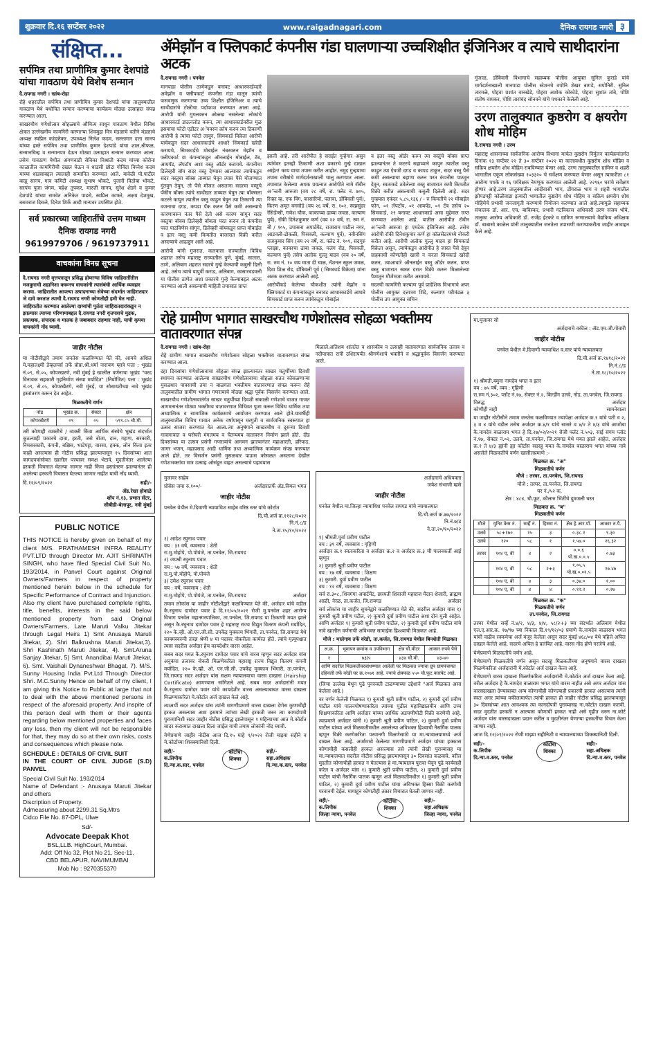शुक्रवार दि.१६ सप्टेंबर २०२२ www.raigadnagari.com दैनिक रायगड नगरी ३
संक्षिप्त...
सर्पमित्र तथा प्राणीमित्र कुमार देशपांडे यांचा गावठाण येथे विशेष सन्मान
दै.रायगड नगरी । खांब-रोहा
रोहे शहरातील सर्पमित्र तथा प्राणीमित्र कुमार देशपांडे यांचा तालुक्यातील गावठाण येथे यथोचित सन्मान करण्याचा कार्यक्रम मोठ्या उत्साहात संपन्न करण्यात आला.
साखरचौथ गणेशोत्सव सोहळ्याचे औचित्य साधुन गावठाण येथील विविध क्षेत्रात उल्लेखनीय कामगिरी करणाऱ्या शिवमुद्रा मित्र मंडळाचे वतीने मंडळाचे अध्यक्ष स्वप्निल कांदळेकर, उपाध्यक्ष निलेश कदम, सल्लागार दत्ता सानप यांच्या हस्ते सर्पमित्र तथा प्राणीमित्र कुमार देशपांडे यांचा शाल,श्रीफळ, सन्मानचिन्ह व सन्मानपत्र देऊन मोठ्या उत्साहात सन्मान करण्यात आला. तसेच गावठाण येथील अंगणवाडी सेविका विश्रांती कदम यांच्या कोरोना काळातील कामगिरीची दखल घेऊन व धाडसी छोटा गोविंदा विघ्नेश कदम याच्या धाडसाबद्दल त्यालाही सन्मानित करण्यात आले. यावेळी पो.पाटील बाळू सानप, गाव कमिटी अध्यक्ष सुभाष भोकटे, पुजारी विठोबा भोकटे, सरपंच पूजा जंगम, महेश तुपकर, मारुती सानप, सुरेश शेडगे व कुमार देशपांडे यांच्या समवेत अनिकेत पाडसे, स्वप्निल काफरे, अक्षय देशमुख, बसवराज दिसले, दिनेश शिर्के आदी मान्यवर उपस्थित होते.
सर्व प्रकारच्या जाहिरातींचे उत्तम माध्यम
दैनिक रायगड नगरी
9619979706 / 9619737911
वाचकांना विनम्र सूचना
दै.रायगड नगरी वृत्तपत्रातून प्रसिद्ध होणाऱ्या विविध जाहिरातींतील मजकुराची शहानिशा करूनच वाचकांनी त्यासंबंधी आर्थिक व्यवहार करावा. जाहिरातीत आपल्या उत्पादनाच्या सेवेच्या संदर्भात जाहिरातदार जे दावे करतात त्याची दै.रायगड नगरी कोणतीही हमी घेत नाही. जाहिरातीत करण्यात आलेल्या दाव्यांची पुर्तता जाहिरातदारांकडून न झाल्यास त्याच्या परिणामाबद्दल दै.रायगड नगरी वृत्तपत्राचे मुद्रक, प्रकाशक, संपादक व मालक हे जबाबदार राहणार नाही, याची कृपया वाचकांनी नोंद घ्यावी.
जाहीर नोटीस
या नोटीसीद्वारे तमाम जनतेस कळविण्यात येते की, आमचे अशिल मे.महालक्ष्मी डेव्हलपर्स तर्फे प्रोप्रा.श्री.धर्मा नारायण म्हात्रे पत्ता : भूखंड नं.०९, से.०५, कोपरखरणे, नवी मुंबई हे खालील वर्णनाचा भूखंड "वरद विनायक सहकारी गृहनिर्माण संस्था मर्यादित" (नियोजित) पत्ता : भूखंड नं.०९, से.०५, कोपरखैरणे, नवी मुंबई, या सोसायटीच्या नावे भूखंड हस्तांतरण करून देत आहेत.
मिळकतीचे वर्णन
| नोड | भूखंड क्र. | सेक्टर | क्षेत्र |
| --- | --- | --- | --- |
| कोपरखैरणे | ०९ | ०५ | ५९९.८५ चौ.मी. |
तरी कोणाही व्यक्तीचे / व्यक्ती किंवा आर्थिक संस्थेचे भूखंड संदर्भात कुठल्याही प्रकारचे दावा, हरती, जसे बोजा, दान, गहाण, सरकारी, निमसरकारी, कंपनी, बक्षिस, भाडेपट्टा, वारसा, हक्क, लोन किंवा इतर काही असल्यास ही नोटीस प्रसिद्ध झाल्यापासून १५ दिवसांच्या आत कागदपत्रांसोबत खालील पत्त्यावर समक्ष भेटावे. मुदतीनंतर आलेल्या हरकती विचारात घेतल्या जाणार नाही किंवा हस्तांतरण झाल्यानंतर ही आलेल्या हरकती विचारात घेतल्या जाणार नाहीत याची नोंद घ्यावी.
दि.१२/०९/२०२२ सही/-
ॲड.रेखा होवाळे
शॉप नं.१३, प्रभात सेंटर,
सीबीडी-बेलापूर, नवी मुंबई
PUBLIC NOTICE
THIS NOTICE is hereby given on behalf of my client M/S. PRATHAMESH INFRA REALITY PVT.LTD through Director Mr. AJIT SHRINATH SINGH, who have filed Special Civil Suit No. 193/2014, in Panvel Court against Original Owners/Farmers in respect of property mentioned herein below in the schedule for Specific Performance of Contract and Injunction. Also my client have purchased complete rights, title, benefits, interests in the said below mentioned property from said Original Owners/Farmers, Late Maruti Valku Jitekar through Legal Heirs 1) Smt Anusaya Maruti Jitekar, 2). Shri Balkrushna Maruti Jitekar,3). Shri Kashinath Maruti Jitekar, 4). Smt.Aruna Sanjay Jitekar, 5) Smt. Anandibai Maruti Jitekar, 6). Smt. Vaishali Dynaneshwar Bhagat, 7). M/S. Sunny Housing India Pvt.Ltd Through Director Shri. M.C.Sunny Hence on behalf of my client, I am giving this Notice to Public at large that not to deal with the above mentioned persons in respect of the aforesaid property. And inspite of this person deal with them or their agents regarding below mentioned properties and faces any loss, then my client will not be responsible for that, they may do so at their own risks, costs and consequences which please note.
SCHEDULE : DETAILS OF CIVIL SUIT
IN THE COURT OF CIVIL JUDGE (S.D) PANVEL
Special Civil Suit No. 193/2014
Name of Defendant :- Anusaya Maruti Jitekar and others
Discription of Property.
Admeasuring about 2299.31 Sq.Mtrs
Cidco File No. 87-DPL, Ulwe
Sd/-
Advocate Deepak Khot
BSL,LLB. HighCourt, Mumbai.
Add: Off No 32, Plot No 21, Sec-11,
CBD BELAPUR, NAVIMUMBAI
Mob No : 9270355370
ॲमेझॉन व फ्लिपकार्ट कंपनीस गंडा घालणाऱ्या उच्चशिक्षीत इंजिनिअर व त्याचे साथीदारांना अटक
दै.रायगड नगरी । पनवेल
मानपाडा पोलीस ठाणेकडुन बनावट आधारकार्डव्दारे अमेझॉन व फ्लीपकार्ट कंपनीस गंडा घालून त्यांची फसवणुक करणाऱ्या उच्च शिक्षीत इंजिनिअर व त्याचे साथीदारांचे टोळीचा पर्दाफाश करण्यात आला आहे. आरोपी यांनी गुगलवरुन ओळख नसलेल्या लोकांचे आधारकार्ड डाऊनलोड करुन, त्या आधारकार्डवरील मुळ इसमाचा फोटो एडीटर अॅपवरुन क्रॉप करुन त्या ठिकाणी आरोपी हे त्यांचा फोटो लावुन, सिमकार्ड विक्रेता आरोपी याचेकडुन सदर आधारकार्डचे आधारे सिमकार्ड खरेदी करायचे, सिमकार्डचे मोबाईल नंबरवरुन मेझॉन व फ्लीपकार्ट या कंपन्यांकडुन ऑनलाईन मोबाईल, टॅब, आयपॅड, लॅपटॉप अशा वस्तु ऑर्डर करायचे. कंपनीचा डिलेव्हरी बॉय सदर वस्तु देण्यास आल्यावर त्याचेकडुन सदर वस्तुचा बॉक्स ताब्यात घेवुन त्यास पैसे मोजण्यात गुंतवुन ठेवुन, तो पैसे मोजत असताना सदरचा वस्तुचे पॅकींग बॉक्स त्यांचे साथीदार ताब्यात घेवुन त्या बॉक्सला कटरने कापुन त्यातील वस्तु काढुन घेवुन त्या ठिकाणी त्या वजनाचा दगड, कपडा पॅक करुन पैसे कमी असल्याचे कारणावरुन नंतर पैसे देतो असे कारण सांगुन सदर वस्तुचा बॉक्स डिलेव्हरी बॉयला परत करुन तो कंपनीस परत पाठविणेस सांगुन, डिलेव्हरी बॉयकडुन प्राप्त मोबाईल व इतर वस्तु कमी किमतीत बाजारात विक्री करीत असल्याचे आढळुन आले आहे.
आरोपी यांनी गुजरात, कलकत्ता राज्यातील विविध शहरात तसेच महाराष्ट्र राज्यातील पुणे, मुंबई, सातारा, ठाणे, अलिबाग शहरात सदरचे गुन्हे केल्याची कबुली दिली आहे. तसेच त्याचे यापुर्वी कराड, अलिबाग, कासारवडवली या पोलीस ठाणेत अशा प्रकारचे गुन्हे केल्याबद्दल अटक करण्यात आली असल्याची माहिती तपासात प्राप्त
झाली आहे. तरी आरोपीत हे सराईत गुन्हेगार असुन त्यांचेवर इतरही ठिकाणी अशा प्रकारचे गुन्हे दाखल आहेत! काय याचा तपास करीत आहोत. नमुद गुन्हयाचा तपास वरीष्ठांचे मार्गदर्शनाखाली चालु करण्यात आला. तपासात केलेल्या अथक प्रयत्नात आरोपीते नामे रॉबीन अॅन्टनी आरुजा (वय २८ वर्षे, रा. फ्लेट नं. ७०५, रिव्हर व्ह. एफ विंग, कासारियो, पलावा, डोंबिवली पुर्व), किरण अमृत बनसोडे (वय २६ वर्षे, रा. १०२, स्वप्नसुंदर रेसिडेंन्सी, गणेश चौक, काकाच्या ढाब्या जवळ, कल्याण पुर्व), रॉकी दिनेशकुमार कर्ण (वय २२ वर्षे, रा. रुम नं. बी / १०५, उपासना अपार्टमेंट, राजाराम पाटील नगर, आडवली-ढोकळी, पिसवली, कल्याण पुर्व), नवीनसिंग राजकुमार सिंग (वय २२ वर्षे, रा. फ्लेट नं. १०९, सदगुरु प्लाझा, काकाचा ढाबा जवळ, मलंग रोड, पिसवली, कल्याण पुर्व) तसेच अलोक गुल्लु यादव (वय २० वर्षे, रा. रुम नं. १० जय माता दी चाळ, नॅशनल स्कुल जवळ, दिवा शिळ रोड, डोंबिवली पूर्व ( सिमकार्ड विक्रेता) यांना अटक करण्यात आलेली आहे.
आरोपींकडे केलेल्या चौकशीत त्यांनी मेझॉन व फ्लिपकार्ट या कंपन्यांकडुन बनावट आधारकार्डचे आधारे सिमकार्ड प्राप्त करुन त्यांचेकडुन मोबाईल
व इतर वस्तु ऑर्डर करुन त्या वस्तुंचे बॉक्स प्राप्त झाल्यानंतर ते कटरचे सहाय्याने कापुन त्यातील वस्तु काढुन त्या ऐवजी दगड व कापड टाकुन, सदर वस्तु पैसे कमी असल्याचा बहाणा करुन परत कंपनीस पाठवुन देवुन, स्वतःकडे ठवेलेल्या वस्तु बाजारात कमी किमतीत विक्री करीत असल्याची कबुली दिलेली आहे. सदर गुन्हयात एकंदर ५,८५,१३६ / - रु किमतीचे २२ मोबाईल फोन, ०१ लॅपटॉप, ०१ आयपॅड, ०१ टॅब तसेच २० सिमकार्ड, २९ बनावट आधारकार्ड असा मुद्देमाल जप्त करण्यात आलेला आहे. यातील आरोपीत रॉबीन अॅन्टनी आरुजा हा एमटेक इंजिनिअर आहे. तसेच आरोपी रॉकी दिनेशकुमार कर्ण हा कॉलसेंटरमध्ये नोकरी करीत आहे. आरोपी अलोक गुल्लु यादव हा सिमकार्ड विक्रेता असून, त्याचेकडुन आरोपीत हे जास्त पैसे देवुन ग्राहकाची कोणतीही खात्री न करता सिमकार्ड खरेदी करुन, त्याआधारे ऑनलाईन वस्तु ऑर्डर करुन, प्राप्त वस्तु बाजारात स्वस्त दरात विक्री करुन मिळालेल्या पैशातुन मौजेमजा करीत असायचे.
सदरची कामगिरी कल्याण पूर्व प्रादेशिक विभागाचे अपर पोलीस आयुक्त दत्तात्रय शिंदे, कल्याण परीमंडळ ३ पोलीस उप आयुक्त सचिन
गुंजाळ, डोंबिवली विभागाचे सहाय्यक पोलीस आयुक्त सुनिल कुराडे यांचे मार्गदर्शनाखाली मानपाडा पोलीस स्टेशनचे वपोनि शेखर बागडे, सपोनिरी. सुनिल तारमळे, पोहवा प्रशांत वानखेडे, पोहवा अशोक कोकोडे, पोहवा सुशांत तांबे, पोशि संतोष वायकर, पोशि तारांचंद सोनवने यांचे पथकाने केलेली आहे.
उरण तालुक्यात कुष्ठरोग व क्षयरोग शोध मोहिम
दै.रायगड नगरी । उरण
महाराष्ट्र शासनाच्या सार्वजनिक आरोग्य विभागा मार्फत कुष्ठरोग निर्मुलन कार्यक्रमांतर्गत दिनांक १३ सप्टेंबर २२ ते ३० सप्टेंबर २०२२ या कालावधीत कुष्ठरोग शोध मोहिम व सक्रिय क्षयरोग शोध मोहिम राबविण्यात येणार आहे. उरण तालुक्यातील ग्रामिण व शहरी भागातील एकूण लोकसंख्या १०३३२० चे सर्वेक्षण करण्यात येणार असून त्याकरीता ८१ आरोग्य पथके व १६ पर्यवेक्षक नेमणूक करण्यात आलेली आहे. २२९६० घरांचे सर्वेक्षण होणार आहे.उरण तालुक्यातील आदीवासी भाग, डोंगराळ भाग व शहरी भागातील झोपडपट्टी कोळीवाडा इत्यादी भागातील कुष्ठरोग शोध मोहिम व सक्रिय क्षयरोग शोध मोहिमेचे प्रभावी जनजागृती करण्याचे नियोजन करण्यात आले आहे.त्यामुळे सहाय्यक संचालक डॉ. आर. एच. बाविस्कर, प्रभारी गटविकास अधिकारी उरण संजय भोये, तालुका आरोग्य अधिकारी डॉ. राजेंद्र ईटकरे व ग्रामिण रुग्णालयाचे वैद्यकिय अधिक्षक डॉ. बाबासो काळेल यांनी तालुक्यातील जनतेला तपासणी करण्याकरीता जाहीर आवाहन केले आहे.
रोहे ग्रामीण भागात साखरचौथ गणेशोत्सव सोहळा भक्तीमय वातावरणात संपन्न
दै.रायगड नगरी । खांब-रोहा
रोहे ग्रामीण भागात साखरचौथ गणेशोत्सव सोहळा भक्तीमय वातावरणात संपन्न करण्यात आला.
दहा दिवसांचा गणेशोत्सवाचा सोहळा संपन्न झाल्यानंतर साखर चतुर्थीच्या दिवशी स्थापना करण्यात आलेल्या साखरचौथ गणेशोत्सवाचा सोहळा सतत कोसळणाऱ्या मुसळधार पावसाची तमा न बाळगता भक्तीमय वातावरणात संपन्न करून रोहे तालुक्यातील ग्रामीण भागात गणरायाचे मोठ्या श्रद्धा पूर्वक विसर्जन करण्यात आले. साखरचौथ गणेशोत्सवातंर्गत साखर चतुर्थीच्या दिवशी सकाळी गणेशाचे वाजत गाजत आगमनानंतर मोठ्या भक्तीमय वातावरणात विधिवत पूजा करून विविध धार्मिक तथा अध्यात्मिक व सामाजिक कार्यक्रमाचे आयोजन करण्यात आले होते.यावर्षीही तालुक्यातील विविध गावात अनेक वर्षापासून घरगुती व सार्वजनिक स्वरूपात हा उत्सव साजरा करण्यात येत आला.त्या अनुषंगाने साखरचौथ व दुसऱ्या दिवशी गावागावात व घरोघरी मंगलमय व चैतन्यमय वातावरण निर्माण झाले होते. दीड दिवसांच्या या उत्सव प्रसंगी गणरायांचे आगमन झाल्यानंतर महाआरती, हरिपाठ, जागर भजन, महाप्रसाद आदी धार्मिक तथा अध्यात्मिक कार्यक्रम संपन्न करण्यात आले होते. तर विसर्जन प्रसंगी मुसळधार पाऊस कोसळत असताना देखील गणेशभक्तांचा मात्र उत्साह ओसंडून वाहत असल्याचे पहावयास
मिळाले.अतिशय शांततेत व शासकीय व उत्साही वातावरणात सार्वजनिक तलाव व नदीपात्रात रात्री उशिरापर्यंत श्रीगणेशाचे भक्तीने व श्रद्धापूर्वक विसर्जन करण्यात आले.
मुजावर साहेब
प्रोसेस जमा रु.१००/- अर्जदारातर्फे ॲड.विमल भगत
जाहीर नोटीस
पनवेल येथील मे.दिवाणी न्यायाधिश साहेब वरिष्ठ स्तर यांचे कोर्टात
दि.चौ.अर्ज क्र.११२८/२०२२
नि.नं.८/ड
ने.ता.१५/१०/२०२२
१) आदेश रघुनाथ पवार
वय : ३१ वर्षे, व्यवसाय : शेती
रा.मु.मोहोपे, पो.पोयंजे, ता.पनवेल, जि.रायगड
२) जयश्री रघुनाथ पवार
वय : ५७ वर्षे, व्यवसाय : शेती
रा.मु.पो.मोहोपे, पो.पोयंजे
३) उमेश रघुनाथ पवार
वय : वर्षे, व्यवसाय : शेती
रा.मु.मोहोपे, पो.पोयंजे, ता.पनवेल, जि.रायगड अर्जदार
तमाम लोकांस या जाहीर नोटीशीद्वारे कळविण्यात येते की, अर्जदार यांचे वडील कै.रघुनाथ दामोदर पवार हे दि.११/०५/२०२१ रोजी मु.पनवेल शहर आरोग्य विभाग पनवेल महानगरपालिका, ता.पनवेल, जि.रायगड या ठिकाणी मयत झाले असून कै.रघुनाथ दामोदर पवार हे महाराष्ट्र राज्य विद्युत वितरण कंपनी मर्यादित, २२० के.व्ही. ओ.एन.जी.सी. उपकेंद्र मुक्काम भिंगारी, ता.पनवेल, जि.रायगड येथे कायमस्वरुपी तंत्रज्ञ श्रेणी ४ या पदावर नोकरीला कार्यरत होते. त्यांचे मृत्यूपश्चात त्यास सदरील अर्जदार हेच कायदेशीर वारस आहेत.
सबब सदर मयत कै.रघुनाथ दामोदर पवार यांचे वारस म्हणून सदर अर्जदार यांस अनुकंपा तत्वावर नोकरी मिळणेकरिता महाराष्ट्र राज्य विद्युत वितरण कंपनी मर्यादित, २२० के.व्ही. ओ. एन.जी.सी. उपकेंद्र मुक्काम भिंगारी, ता.पनवेल, जि.रायगड सदर अर्जदार यांस सक्षम न्यायालयाचा वारस दाखला (Hairship Certificate) आणण्यास सांगितले आहे. सबब सदर अर्जदारांनी मयत कै.रघुनाथ दामोदर पवार यांचे कायदेशीर वारस असल्याबाबत वारस दाखला मिळण्याकरिता मे.कोर्टात अर्ज दाखल केले आहे.
त्याअर्थी सदर अर्जदार यांस त्यांनी मागणीप्रमाणे वारस दाखला देणेस कुणाचीही हरकत असल्यास अशा इसमाने त्यांच्या लेखी हरकती जरुर त्या कागदोपत्री पुराव्यानिशी सदर जाहीर नोटीस प्रसिद्ध झालेपासून १ महिन्याच्या आत मे.कोर्टात सादर कराव्यात दाखला दिला जाईल याची तमाम लोकांनी नोंद घ्यावी.
येणेप्रमाणे जाहीर नोटीस आज दि.१५ माहे ९/२०२२ रोजी माझ्या सहीने व मे.कोर्टाच्या शिक्क्यानिशी दिली.
सही/-
क.लिपीक
दि.न्या.क.स्तर, पनवेल कोर्टाचा शिक्का सही/-
सहा.अधिक्षक
दि.न्या.क.स्तर, पनवेल
अर्जदाराचे अधिवक्ता
जयेश संभाजी म्हसे
जाहीर नोटीस
पनवेल येथील मा.जिल्हा न्यायाधिश पनवेल रायगड यांचे न्यायालयात
दि.चौ.अर्ज क्र.७७/२०२२
नि.नं.७/ड
ने.ता.२०/१०/२०२२
१) श्रीमती.पुर्वा प्रवीण पाटील
वय : ३९ वर्षे, व्यवसाय : गृहिणी
अर्जदार क्र.१ स्वतःकरिता व अर्जदार क्र.२ व अर्जदार क्र.३ ची पालनकर्ती आई म्हणून
२) कुमारी श्रुती प्रवीण पाटील
वय : १७ वर्षे, व्यवसाय : शिक्षण
३) कुमारी. दुर्वा प्रवीण पाटील
वय : १२ वर्षे, व्यवसाय : शिक्षण
सर्व रा.३०८, शिवगंगा अपार्टमेंट, छत्रपती शिवाजी महाराज मैदान शेजारी, ब्राह्मण आळी, नेरळ, ता.कर्जत, जि.रायगड अर्जदार
सर्व लोकांस या जाहीर सुचनेद्वारे कळविण्यात येते की, सदरील अर्जदार यांस १) कुमारी श्रुती प्रवीण पटील, २) कुमारी दुर्वा प्रवीण पाटील अशा दोन मुली आहेत. आणि अर्जदार १) कुमारी श्रुती प्रवीण पाटील, २) कुमारी दुर्वा प्रवीण पाटील यांचे नावे खालील वर्णनाची अविभक्त सामाईक हिश्श्याची मिळकत आहे.
मौजे : मालेगाव तर्फे वरेडी, ता.कर्जत, जि.रायगड येथील बिनशेती मिळकत
| अ.क्र. | भूमापन क्रमांक व उपविभाग | क्षेत्र चौ.मीटर | आकार रुपये पैसे |
| --- | --- | --- | --- |
| १ | ७३/५ | ४३४ चौ.मी. | ४३-४० |
| आणि सदरील मिळकतीवरबांधण्यात आलेली घर मिळकत ज्याचा ग्रुप ग्रामपंचायत दहिवली तर्फे वरेडी घर क्र.१०७१ आहे. ज्याचे क्षेत्रफळ ५५० चौ.फूट कारपेट आहे. | | | |
(जिचा उल्लेख येथून पुढे पुनरुक्ती टाळण्याच्या उद्देशाने "अर्ज मिळकत असा केलेला आहे.)
वर वर्णन केलेली मिळकत १) कुमारी श्रुती प्रवीण पाटील, २) कुमारी दुर्वा प्रवीण पाटील यांचे पालनपोषणाकरिता त्यांच्या पुढील महाविद्यालयीन आणि उच्च शिक्षणाकरिता आणि अर्जदार यांच्या आर्थिक अडचणीपोटी विक्री करणेची आहे. त्याप्रमाणे अर्जदार यांनी १) कुमारी श्रुती प्रवीण पाटिल, २) कुमारी दुर्वा प्रवीण पाटील यांच्या अर्ज मिळकतीमधील असलेल्या अविभक्त हिश्याची नैसर्गिक पालक म्हणून विक्री करणेकरिता परवानगी मिळणेसाठी या मा.न्यायालयामध्ये अर्ज दाखल केला आहे. अर्जामध्ये केलेल्या मागणीप्रमाणे अर्जदार यांच्या हक्कास कोणाचीही कसलीही हरकत असल्यास तसे त्यांनी लेखी पुराव्यासह या मा.न्यायालयात सदरील नोटीस प्रसिद्ध झाल्यापासून ३० दिवसांत कळवावे. वरील मुदतीत कोणाचीही हरकत न घेतल्यास हे मा.न्यायालय पुरावा घेवून पुढे कार्यवाही करेल व अर्जदार यांस १) कुमारी श्रुती प्रवीण पाटील, २) कुमारी दुर्वा प्रवीण पाटील यांची नैसर्गिक पालक म्हणून अर्ज मिळकतीमधील १) कुमारी श्रुती प्रवीण पाटिल, २) कुमारी दुर्वा प्रवीण पाटील यांचा अविभक्त हिस्सा विक्री करणेची परवानगी देईल. मागाहून कोणतीही तक्रार विचारात घेतली जाणार नाही.
सही/-
क.लिपीक
जिल्हा न्याया, पनवेल कोर्टाचा शिक्का सही/-
सहा.अधिक्षक
जिल्हा न्याया, पनवेल
मा.मुजावर सो
अर्जदाराचे वकील : ॲड.एम.जी.गोवारी
जाहीर नोटीस
पनवेल येथील मे.दिवाणी न्यायाधिश व.स्तर यांचे न्यायालयात
दि.चौ.अर्ज क्र.१४१८/२०२१
नि.नं.८/ड
ने.ता.१८/१०/२०२२
१) श्रीमती.यमुना नामदेव भगत व इतर
वय : ७५ वर्षे, व्यव : गृहिणी
रा.रुम नं.३०२, प्लॉट नं.१७, सेक्टर नं.२, बिल्डींग उलवे, नोड, ता.पनवेल, जि.रायगड अर्जदार
विरुद्ध
कोणीही नाही सामनेवाला
या जाहीर नोटीसीने तमाम जनतेस कळविण्यात ज्यापेक्षा अर्जदार क्र.१ यांचे पती व २, ३ व ४ यांचे वडील तसेच अर्जदार क्र.४/१ यांचे सासरे व ४/२ ते ४/३ यांचे आजोबा कै.नामदेव बाळाराम भगत हे दि.२७/०२/२०२१ रोजी फ्लॅट नं.५०३, साई संगम प्लॉट नं.१७, सेक्टर नं.०२, उलवे, ता.पनवेल, जि.रायगड येथे मयत झाले आहेत. अर्जदार क्र.१ ते ४/३ ह्यांनी ह्या कोर्टास सदरहू मयत कै.नामदेव बाळाराम भगत यांच्या नावे असलेले मिळकतीचे वर्णन खालीलप्रमाणे :-
मिळकत क्र. "अ"
मिळकतीचे वर्णन
मौजे : तरघर, ता.पनवेल, जि.रायगड
मौजे : तरघर, ता.पनवेल, जि.रायगड
घर नं./५२ क,
क्षेत्र : ४८४, चौ.फूट, कौलारु भिंतींचे दुमजली घरत
मिळकत क्र. "ब"
मिळकतीचे वर्णन
| मौजे | युनिट केस नं. | सर्व्हे नं. | हिस्सा नं. | क्षेत्र हे.आर.पॉ. | आकार रु.पै. |
| --- | --- | --- | --- | --- | --- |
| उलवे | ५८+१७० | १५ | ३ | ०.३८.१ | ९.३० |
| उलवे | १२० | ५८ | १ | १.५७.० | २६.३२ |
| तरघर | १०४ ए, बी | ४ | २ | ०.०.६ पो.ख.०.०.५ | ०.७३ |
| | १०४ ए, बी | ५८ | २+३ | १.०५.५ पो.ख.०.०२.५ | १७.४७ |
| | १०४ ए, बी | ४ | ३ | ०.३४.० | १.०० |
| | १०४ ए, बी | ४ | ४ | ०.१२.२ | ०.२७ |
मिळकत क्र. "क"
मिळकतीचे वर्णन
ता.पनवेल, जि.रायगड
तरघर येथील सर्व्हे नं.४/२, ४/३, ४/४, ५८/२+३ च्या संदर्भात अलिबाग येथील एल.ए.आर.क्र. १७/९७ च्या निकाल दि.१९/१२/०३ प्रमाणे कै.नामदेव बाळाराम भगत यांची वाढीव रक्कमेचा अर्ज मंजूर केलेला असून सदर मुंबई ४६८/०४ येथे पहिले अपिल दाखल केलेले आहे. सदरचे अपिल हे प्रलंबित आहे. वारस नोंद होणे गरजेचे आहे.
येणेप्रमाणे मिळकतीचे वर्णन आहे.
येणेप्रमाणे मिळकतीचे वर्णन असून सदरहू मिळकतीच्या अनुषंगाने वारस दाखला मिळणेकरिता अर्जदारांनी मे.कोर्टात अर्ज दाखल केला आहे.
येणेप्रमाणे वारस दाखला मिळणेकरिता अर्जदारांनी मे.कोर्टात अर्ज दाखल केला आहे. वरील अर्जदार हे कै.नामदेव बाळाराम भगत यांचे वारस नाहीत असे अगर अर्जदार यांस वारसदाखला देण्याबाबत अन्य कोणाचीही कोणत्याही प्रकारची हरकत असल्यास त्यांनी स्वतः अगर त्यांच्या वकीलामार्फत त्यांची हरकत ही जाहीर नोटीस प्रसिद्ध झाल्यापासून ३० दिवसांच्या आत आवश्यक त्या कागदोपत्री पुराव्यासह ना.कोर्टात दाखल करावी. सदर मुदतीत हरकती न आल्यास कोणाची हरकत नाही असे गृहीत धरुन ना.कोर्ट अर्जदार यांस वारसदाखला प्रदान करील व मुदतीनंतर येणाऱ्या हरकतींचा विचार केला जाणार नाही.
आज दि.१२/०९/२०२२ रोजी माझ्या सहीनिशी व न्यायालयाच्या शिक्क्यानिशी दिली.
सही/-
क.लिपीक
दि.न्या.व.स्तर, पनवेल कोर्टाचा शिक्का सही/-
सहा.अधिक्षक
दि.न्या.व.स्तर, पनवेल